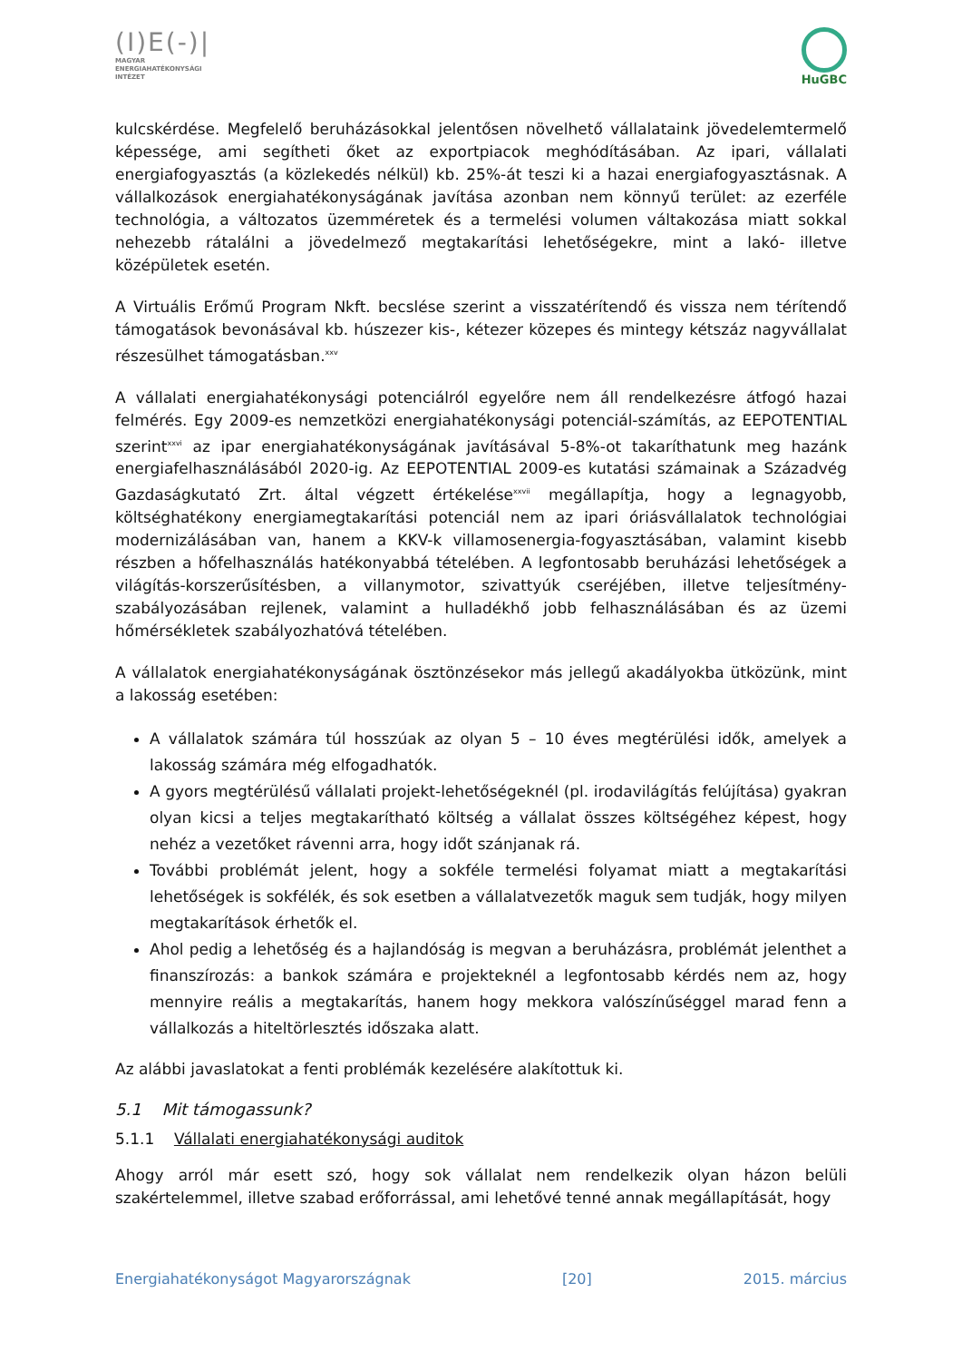(I)E(-)|
MAGYAR
ENERGIAHATÉKONYSÁGI
INTÉZET
HuGBC
kulcskérdése. Megfelelő beruházásokkal jelentősen növelhető vállalataink jövedelemtermelő képessége, ami segítheti őket az exportpiacok meghódításában. Az ipari, vállalati energiafogyasztás (a közlekedés nélkül) kb. 25%-át teszi ki a hazai energiafogyasztásnak. A vállalkozások energiahatékonyságának javítása azonban nem könnyű terület: az ezerféle technológia, a változatos üzemméretek és a termelési volumen váltakozása miatt sokkal nehezebb rátalálni a jövedelmező megtakarítási lehetőségekre, mint a lakó- illetve középületek esetén.
A Virtuális Erőmű Program Nkft. becslése szerint a visszatérítendő és vissza nem térítendő támogatások bevonásával kb. húszezer kis-, kétezer közepes és mintegy kétszáz nagyvállalat részesülhet támogatásban.<sup>xxv</sup>
A vállalati energiahatékonysági potenciálról egyelőre nem áll rendelkezésre átfogó hazai felmérés. Egy 2009-es nemzetközi energiahatékonysági potenciál-számítás, az EEPOTENTIAL szerint<sup>xxvi</sup> az ipar energiahatékonyságának javításával 5-8%-ot takaríthatunk meg hazánk energiafelhasználásából 2020-ig. Az EEPOTENTIAL 2009-es kutatási számainak a Századvég Gazdaságkutató Zrt. által végzett értékelése<sup>xxvii</sup> megállapítja, hogy a legnagyobb, költséghatékony energiamegtakarítási potenciál nem az ipari óriásvállalatok technológiai modernizálásában van, hanem a KKV-k villamosenergia-fogyasztásában, valamint kisebb részben a hőfelhasználás hatékonyabbá tételében. A legfontosabb beruházási lehetőségek a világítás-korszerűsítésben, a villanymotor, szivattyúk cseréjében, illetve teljesítmény-szabályozásában rejlenek, valamint a hulladékhő jobb felhasználásában és az üzemi hőmérsékletek szabályozhatóvá tételében.
A vállalatok energiahatékonyságának ösztönzésekor más jellegű akadályokba ütközünk, mint a lakosság esetében:
A vállalatok számára túl hosszúak az olyan 5 – 10 éves megtérülési idők, amelyek a lakosság számára még elfogadhatók.
A gyors megtérülésű vállalati projekt-lehetőségeknél (pl. irodavilágítás felújítása) gyakran olyan kicsi a teljes megtakarítható költség a vállalat összes költségéhez képest, hogy nehéz a vezetőket rávenni arra, hogy időt szánjanak rá.
További problémát jelent, hogy a sokféle termelési folyamat miatt a megtakarítási lehetőségek is sokfélék, és sok esetben a vállalatvezetők maguk sem tudják, hogy milyen megtakarítások érhetők el.
Ahol pedig a lehetőség és a hajlandóság is megvan a beruházásra, problémát jelenthet a finanszírozás: a bankok számára e projekteknél a legfontosabb kérdés nem az, hogy mennyire reális a megtakarítás, hanem hogy mekkora valószínűséggel marad fenn a vállalkozás a hiteltörlesztés időszaka alatt.
Az alábbi javaslatokat a fenti problémák kezelésére alakítottuk ki.
5.1 Mit támogassunk?
5.1.1 Vállalati energiahatékonysági auditok
Ahogy arról már esett szó, hogy sok vállalat nem rendelkezik olyan házon belüli szakértelemmel, illetve szabad erőforrással, ami lehetővé tenné annak megállapítását, hogy
Energiahatékonyságot Magyarországnak [20] 2015. március